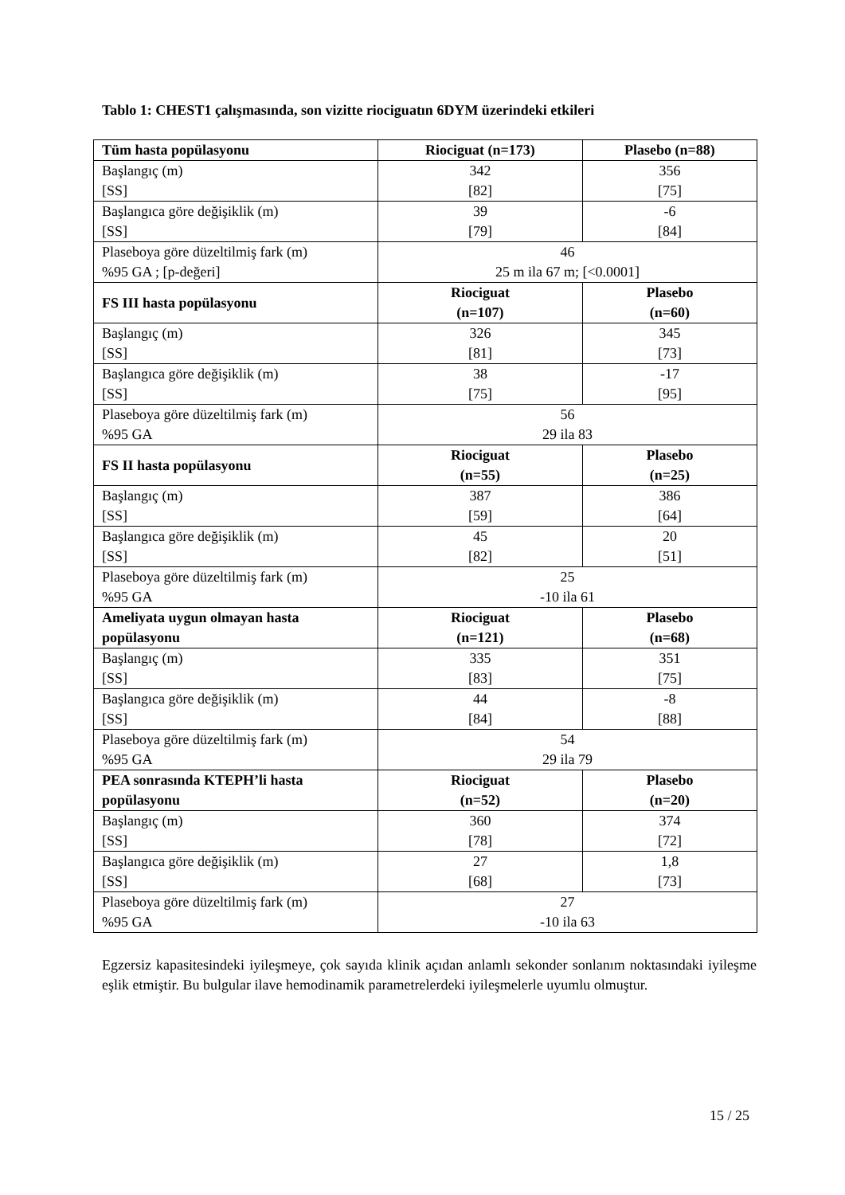Tablo 1: CHEST1 çalışmasında, son vizitte riociguatın 6DYM üzerindeki etkileri
| Tüm hasta popülasyonu | Riociguat (n=173) | Plasebo (n=88) |
| --- | --- | --- |
| Başlangıç (m) [SS] | 342 [82] | 356 [75] |
| Başlangıca göre değişiklik (m) [SS] | 39 [79] | -6 [84] |
| Plaseboya göre düzeltilmiş fark (m) %95 GA ; [p-değeri] | 46 25 m ila 67 m; [<0.0001] | |
| FS III hasta popülasyonu | Riociguat (n=107) | Plasebo (n=60) |
| Başlangıç (m) [SS] | 326 [81] | 345 [73] |
| Başlangıca göre değişiklik (m) [SS] | 38 [75] | -17 [95] |
| Plaseboya göre düzeltilmiş fark (m) %95 GA | 56 29 ila 83 | |
| FS II hasta popülasyonu | Riociguat (n=55) | Plasebo (n=25) |
| Başlangıç (m) [SS] | 387 [59] | 386 [64] |
| Başlangıca göre değişiklik (m) [SS] | 45 [82] | 20 [51] |
| Plaseboya göre düzeltilmiş fark (m) %95 GA | 25 -10 ila 61 | |
| Ameliyata uygun olmayan hasta popülasyonu | Riociguat (n=121) | Plasebo (n=68) |
| Başlangıç (m) [SS] | 335 [83] | 351 [75] |
| Başlangıca göre değişiklik (m) [SS] | 44 [84] | -8 [88] |
| Plaseboya göre düzeltilmiş fark (m) %95 GA | 54 29 ila 79 | |
| PEA sonrasında KTEPH’li hasta popülasyonu | Riociguat (n=52) | Plasebo (n=20) |
| Başlangıç (m) [SS] | 360 [78] | 374 [72] |
| Başlangıca göre değişiklik (m) [SS] | 27 [68] | 1,8 [73] |
| Plaseboya göre düzeltilmiş fark (m) %95 GA | 27 -10 ila 63 | |
Egzersiz kapasitesindeki iyileşmeye, çok sayıda klinik açıdan anlamlı sekonder sonlanım noktasındaki iyileşme eşlik etmiştir. Bu bulgular ilave hemodinamik parametrelerdeki iyileşmelerle uyumlu olmuştur.
15 / 25